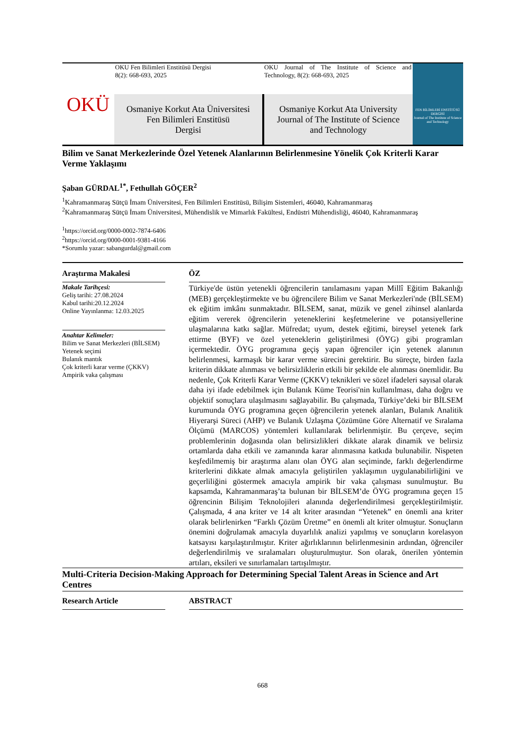OKÜ
OKU Fen Bilimleri Enstitüsü Dergisi
8(2): 668-693, 2025
OKU Journal of The Institute of Science and Technology, 8(2): 668-693, 2025
Osmaniye Korkut Ata Üniversitesi
Fen Bilimleri Enstitüsü
Dergisi
Osmaniye Korkut Ata University
Journal of The Institute of Science
and Technology
FEN BİLİMLERİ ENSTİTÜSÜ DERGİSİ
Journal of The Institute of Science and Technology
Bilim ve Sanat Merkezlerinde Özel Yetenek Alanlarının Belirlenmesine Yönelik Çok Kriterli Karar Verme Yaklaşımı
Şaban GÜRDAL<sup>1*</sup>, Fethullah GÖÇER<sup>2</sup>
<sup>1</sup> Kahramanmaraş Sütçü İmam Üniversitesi, Fen Bilimleri Enstitüsü, Bilişim Sistemleri, 46040, Kahramanmaraş
<sup>2</sup> Kahramanmaraş Sütçü İmam Üniversitesi, Mühendislik ve Mimarlık Fakültesi, Endüstri Mühendisliği, 46040, Kahramanmaraş
<sup>1</sup> https://orcid.org/0000-0002-7874-6406
<sup>2</sup> https://orcid.org/0000-0001-9381-4166
*Sorumlu yazar: sabangurdal@gmail.com
Araştırma Makalesi
Makale Tarihçesi:
Geliş tarihi: 27.08.2024
Kabul tarihi:20.12.2024
Online Yayınlanma: 12.03.2025
Anahtar Kelimeler:
Bilim ve Sanat Merkezleri (BİLSEM)
Yetenek seçimi
Bulanık mantık
Çok kriterli karar verme (ÇKKV)
Ampirik vaka çalışması
ÖZ
Türkiye'de üstün yetenekli öğrencilerin tanılamasını yapan Millî Eğitim Bakanlığı (MEB) gerçekleştirmekte ve bu öğrencilere Bilim ve Sanat Merkezleri'nde (BİLSEM) ek eğitim imkânı sunmaktadır. BİLSEM, sanat, müzik ve genel zihinsel alanlarda eğitim vererek öğrencilerin yeteneklerini keşfetmelerine ve potansiyellerine ulaşmalarına katkı sağlar. Müfredat; uyum, destek eğitimi, bireysel yetenek fark ettirme (BYF) ve özel yeteneklerin geliştirilmesi (ÖYG) gibi programları içermektedir. ÖYG programına geçiş yapan öğrenciler için yetenek alanının belirlenmesi, karmaşık bir karar verme sürecini gerektirir. Bu süreçte, birden fazla kriterin dikkate alınması ve belirsizliklerin etkili bir şekilde ele alınması önemlidir. Bu nedenle, Çok Kriterli Karar Verme (ÇKKV) teknikleri ve sözel ifadeleri sayısal olarak daha iyi ifade edebilmek için Bulanık Küme Teorisi'nin kullanılması, daha doğru ve objektif sonuçlara ulaşılmasını sağlayabilir. Bu çalışmada, Türkiye’deki bir BİLSEM kurumunda ÖYG programına geçen öğrencilerin yetenek alanları, Bulanık Analitik Hiyerarşi Süreci (AHP) ve Bulanık Uzlaşma Çözümüne Göre Alternatif ve Sıralama Ölçümü (MARCOS) yöntemleri kullanılarak belirlenmiştir. Bu çerçeve, seçim problemlerinin doğasında olan belirsizlikleri dikkate alarak dinamik ve belirsiz ortamlarda daha etkili ve zamanında karar alınmasına katkıda bulunabilir. Nispeten keşfedilmemiş bir araştırma alanı olan ÖYG alan seçiminde, farklı değerlendirme kriterlerini dikkate almak amacıyla geliştirilen yaklaşımın uygulanabilirliğini ve geçerliliğini göstermek amacıyla ampirik bir vaka çalışması sunulmuştur. Bu kapsamda, Kahramanmaraş’ta bulunan bir BİLSEM’de ÖYG programına geçen 15 öğrencinin Bilişim Teknolojileri alanında değerlendirilmesi gerçekleştirilmiştir. Çalışmada, 4 ana kriter ve 14 alt kriter arasından “Yetenek” en önemli ana kriter olarak belirlenirken “Farklı Çözüm Üretme” en önemli alt kriter olmuştur. Sonuçların önemini doğrulamak amacıyla duyarlılık analizi yapılmış ve sonuçların korelasyon katsayısı karşılaştırılmıştır. Kriter ağırlıklarının belirlenmesinin ardından, öğrenciler değerlendirilmiş ve sıralamaları oluşturulmuştur. Son olarak, önerilen yöntemin artıları, eksileri ve sınırlamaları tartışılmıştır.
Multi-Criteria Decision-Making Approach for Determining Special Talent Areas in Science and Art Centres
Research Article ABSTRACT
668